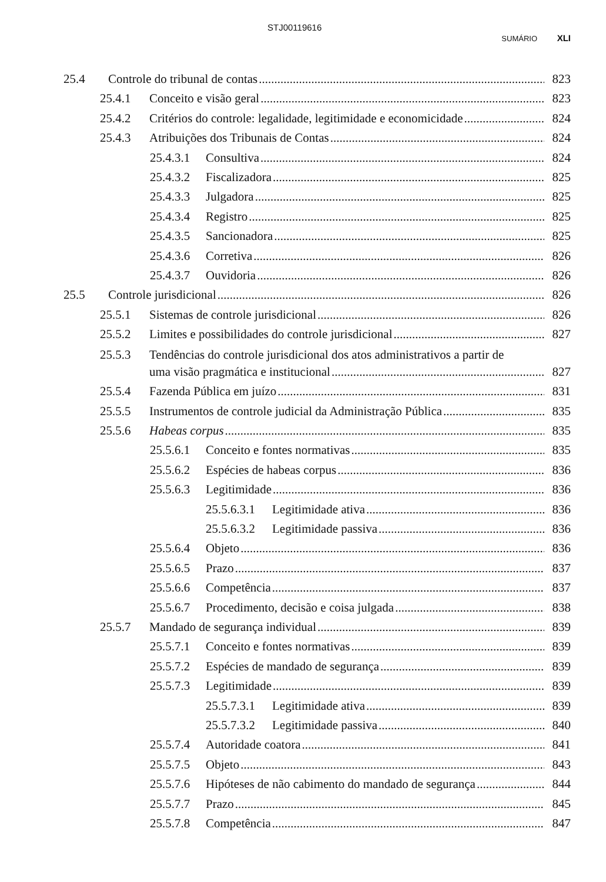STJ00119616
SUMÁRIO XLI
25.4 Controle do tribunal de contas 823
25.4.1 Conceito e visão geral 823
25.4.2 Critérios do controle: legalidade, legitimidade e economicidade 824
25.4.3 Atribuições dos Tribunais de Contas 824
25.4.3.1 Consultiva 824
25.4.3.2 Fiscalizadora 825
25.4.3.3 Julgadora 825
25.4.3.4 Registro 825
25.4.3.5 Sancionadora 825
25.4.3.6 Corretiva 826
25.4.3.7 Ouvidoria 826
25.5 Controle jurisdicional 826
25.5.1 Sistemas de controle jurisdicional 826
25.5.2 Limites e possibilidades do controle jurisdicional 827
25.5.3 Tendências do controle jurisdicional dos atos administrativos a partir de
uma visão pragmática e institucional 827
25.5.4 Fazenda Pública em juízo 831
25.5.5 Instrumentos de controle judicial da Administração Pública 835
25.5.6 Habeas corpus 835
25.5.6.1 Conceito e fontes normativas 835
25.5.6.2 Espécies de habeas corpus 836
25.5.6.3 Legitimidade 836
25.5.6.3.1 Legitimidade ativa 836
25.5.6.3.2 Legitimidade passiva 836
25.5.6.4 Objeto 836
25.5.6.5 Prazo 837
25.5.6.6 Competência 837
25.5.6.7 Procedimento, decisão e coisa julgada 838
25.5.7 Mandado de segurança individual 839
25.5.7.1 Conceito e fontes normativas 839
25.5.7.2 Espécies de mandado de segurança 839
25.5.7.3 Legitimidade 839
25.5.7.3.1 Legitimidade ativa 839
25.5.7.3.2 Legitimidade passiva 840
25.5.7.4 Autoridade coatora 841
25.5.7.5 Objeto 843
25.5.7.6 Hipóteses de não cabimento do mandado de segurança 844
25.5.7.7 Prazo 845
25.5.7.8 Competência 847